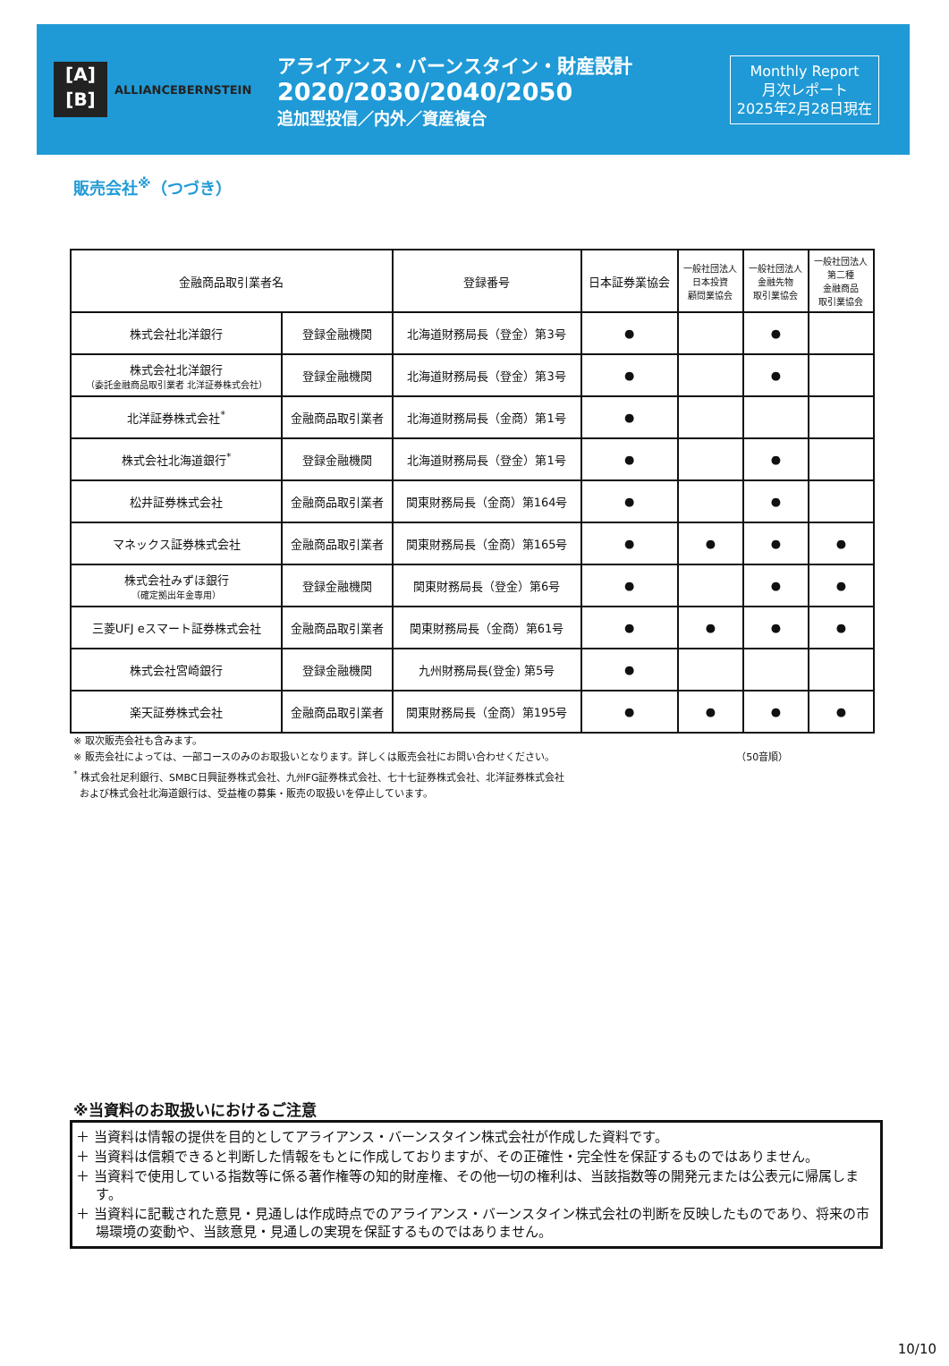[A]
[B]
ALLIANCEBERNSTEIN
アライアンス・バーンスタイン・財産設計
2020/2030/2040/2050
追加型投信／内外／資産複合
Monthly Report
月次レポート
2025年2月28日現在
販売会社<sup>※</sup>（つづき）
| 金融商品取引業者名 | | 登録番号 | 日本証券業協会 | 一般社団法人 日本投資 顧問業協会 | 一般社団法人 金融先物 取引業協会 | 一般社団法人 第二種 金融商品 取引業協会 |
| --- | --- | --- | --- | --- | --- | --- |
| 株式会社北洋銀行 | 登録金融機関 | 北海道財務局長（登金）第3号 | ● | | ● | |
| 株式会社北洋銀行 （委託金融商品取引業者 北洋証券株式会社） | 登録金融機関 | 北海道財務局長（登金）第3号 | ● | | ● | |
| 北洋証券株式会社<sup>*</sup> | 金融商品取引業者 | 北海道財務局長（金商）第1号 | ● | | | |
| 株式会社北海道銀行<sup>*</sup> | 登録金融機関 | 北海道財務局長（登金）第1号 | ● | | ● | |
| 松井証券株式会社 | 金融商品取引業者 | 関東財務局長（金商）第164号 | ● | | ● | |
| マネックス証券株式会社 | 金融商品取引業者 | 関東財務局長（金商）第165号 | ● | ● | ● | ● |
| 株式会社みずほ銀行 （確定拠出年金専用） | 登録金融機関 | 関東財務局長（登金）第6号 | ● | | ● | ● |
| 三菱UFJ eスマート証券株式会社 | 金融商品取引業者 | 関東財務局長（金商）第61号 | ● | ● | ● | ● |
| 株式会社宮崎銀行 | 登録金融機関 | 九州財務局長(登金) 第5号 | ● | | | |
| 楽天証券株式会社 | 金融商品取引業者 | 関東財務局長（金商）第195号 | ● | ● | ● | ● |
※ 取次販売会社も含みます。
※ 販売会社によっては、一部コースのみのお取扱いとなります。詳しくは販売会社にお問い合わせください。 （50音順）
<sup>*</sup> 株式会社足利銀行、SMBC日興証券株式会社、九州FG証券株式会社、七十七証券株式会社、北洋証券株式会社
および株式会社北海道銀行は、受益権の募集・販売の取扱いを停止しています。
※当資料のお取扱いにおけるご注意
＋ 当資料は情報の提供を目的としてアライアンス・バーンスタイン株式会社が作成した資料です。
＋ 当資料は信頼できると判断した情報をもとに作成しておりますが、その正確性・完全性を保証するものではありません。
＋ 当資料で使用している指数等に係る著作権等の知的財産権、その他一切の権利は、当該指数等の開発元または公表元に帰属します。
＋ 当資料に記載された意見・見通しは作成時点でのアライアンス・バーンスタイン株式会社の判断を反映したものであり、将来の市場環境の変動や、当該意見・見通しの実現を保証するものではありません。
10/10